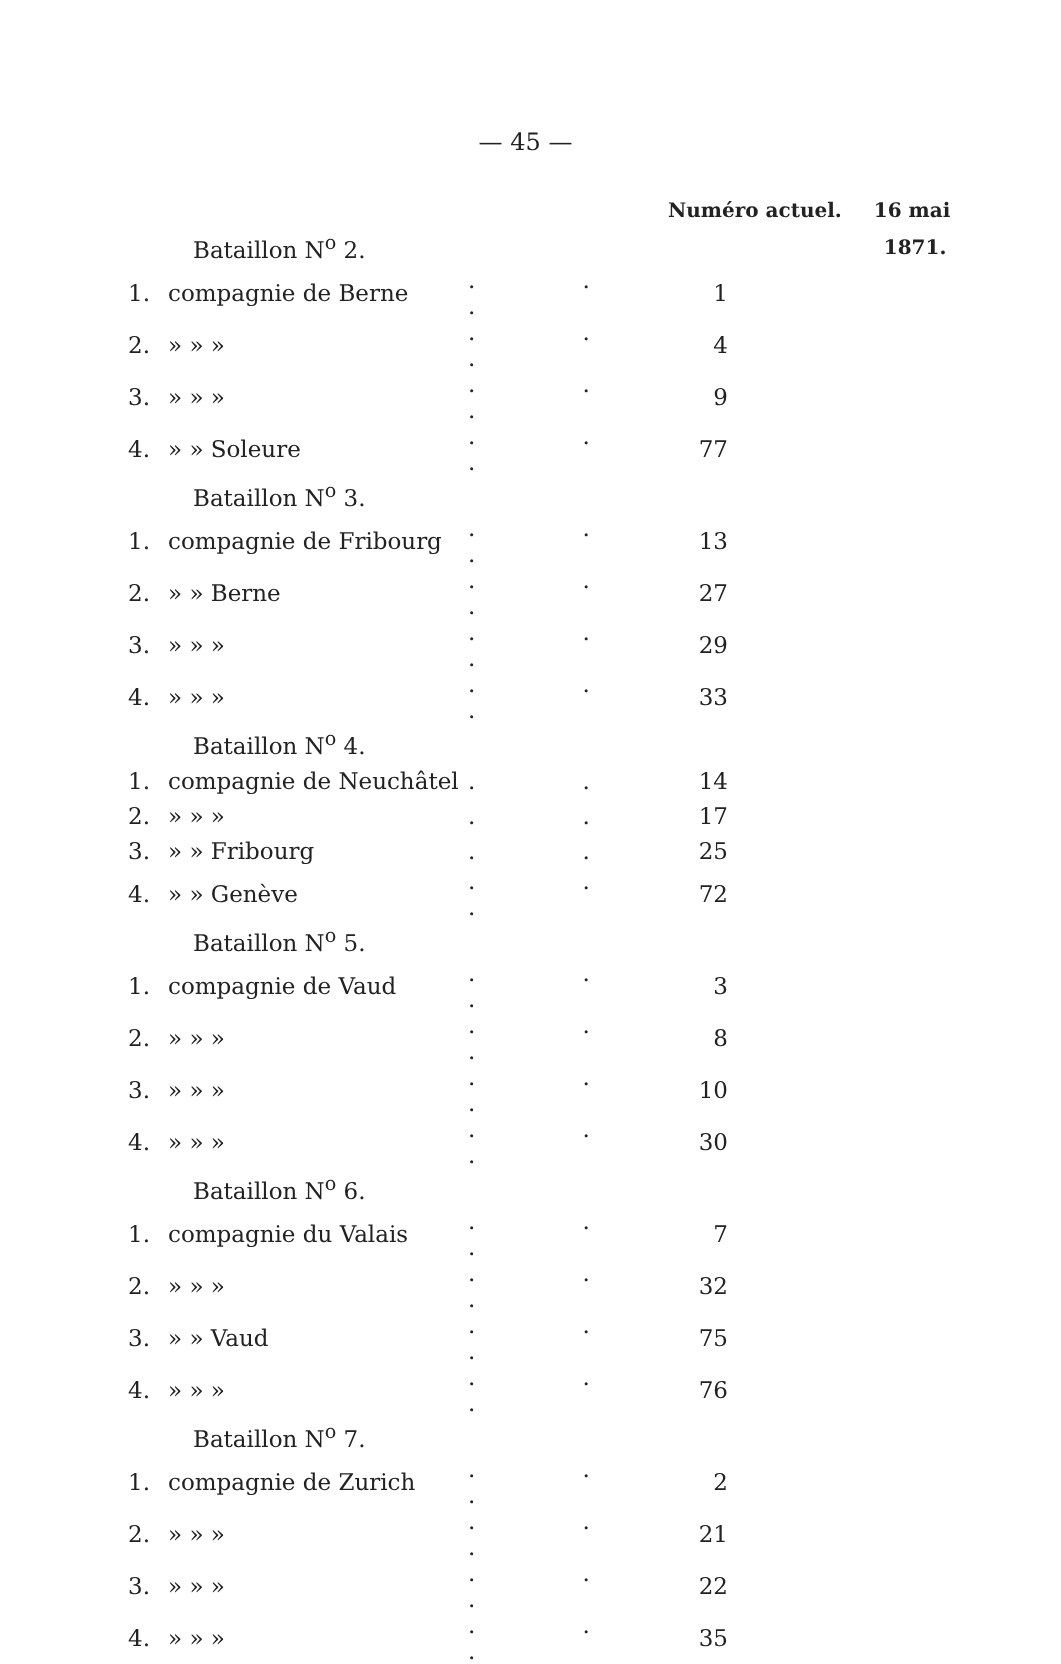— 45 —
| | | | Numéro actuel. | | 16 mai |
| Bataillon N<sup>o</sup> 2. | | | | | 1871. |
| 1. | compagnie de Berne | . . . | 1 | | |
| 2. | » » » | . . . | 4 | | |
| 3. | » » » | . . . | 9 | | |
| 4. | » » Soleure | . . . | 77 | | |
| Bataillon N<sup>o</sup> 3. | | | | | |
| 1. | compagnie de Fribourg | . . . | 13 | | |
| 2. | » » Berne | . . . | 27 | | |
| 3. | » » » | . . . | 29 | | |
| 4. | » » » | . . . | 33 | | |
| Bataillon N<sup>o</sup> 4. | | | | | |
| 1. | compagnie de Neuchâtel | . . | 14 | | |
| 2. | » » » | . . | 17 | | |
| 3. | » » Fribourg | . . | 25 | | |
| 4. | » » Genève | . . . | 72 | | |
| Bataillon N<sup>o</sup> 5. | | | | | |
| 1. | compagnie de Vaud | . . . | 3 | | |
| 2. | » » » | . . . | 8 | | |
| 3. | » » » | . . . | 10 | | |
| 4. | » » » | . . . | 30 | | |
| Bataillon N<sup>o</sup> 6. | | | | | |
| 1. | compagnie du Valais | . . . | 7 | | |
| 2. | » » » | . . . | 32 | | |
| 3. | » » Vaud | . . . | 75 | | |
| 4. | » » » | . . . | 76 | | |
| Bataillon N<sup>o</sup> 7. | | | | | |
| 1. | compagnie de Zurich | . . . | 2 | | |
| 2. | » » » | . . . | 21 | | |
| 3. | » » » | . . . | 22 | | |
| 4. | » » » | . . . | 35 | | |